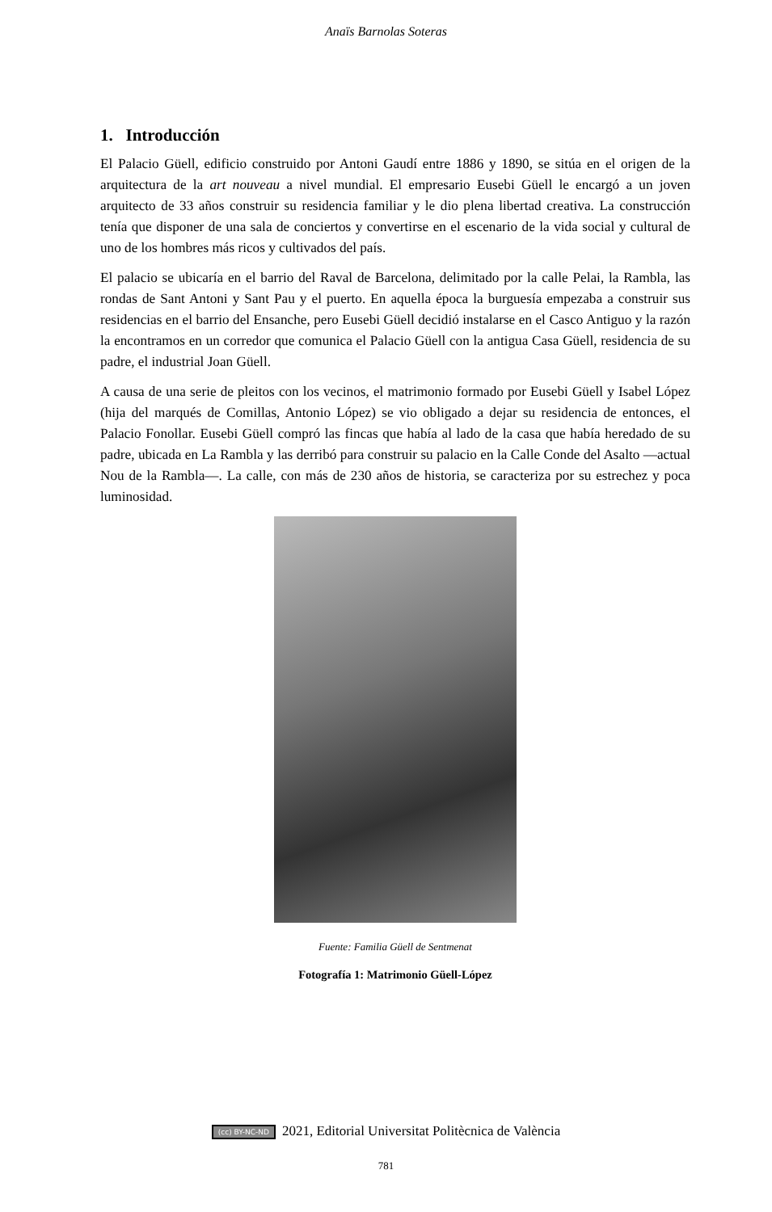Anaïs Barnolas Soteras
1. Introducción
El Palacio Güell, edificio construido por Antoni Gaudí entre 1886 y 1890, se sitúa en el origen de la arquitectura de la art nouveau a nivel mundial. El empresario Eusebi Güell le encargó a un joven arquitecto de 33 años construir su residencia familiar y le dio plena libertad creativa. La construcción tenía que disponer de una sala de conciertos y convertirse en el escenario de la vida social y cultural de uno de los hombres más ricos y cultivados del país.
El palacio se ubicaría en el barrio del Raval de Barcelona, delimitado por la calle Pelai, la Rambla, las rondas de Sant Antoni y Sant Pau y el puerto. En aquella época la burguesía empezaba a construir sus residencias en el barrio del Ensanche, pero Eusebi Güell decidió instalarse en el Casco Antiguo y la razón la encontramos en un corredor que comunica el Palacio Güell con la antigua Casa Güell, residencia de su padre, el industrial Joan Güell.
A causa de una serie de pleitos con los vecinos, el matrimonio formado por Eusebi Güell y Isabel López (hija del marqués de Comillas, Antonio López) se vio obligado a dejar su residencia de entonces, el Palacio Fonollar. Eusebi Güell compró las fincas que había al lado de la casa que había heredado de su padre, ubicada en La Rambla y las derribó para construir su palacio en la Calle Conde del Asalto —actual Nou de la Rambla—. La calle, con más de 230 años de historia, se caracteriza por su estrechez y poca luminosidad.
Fuente: Familia Güell de Sentmenat
Fotografía 1: Matrimonio Güell-López
(cc) BY-NC-ND 2021, Editorial Universitat Politècnica de València
781